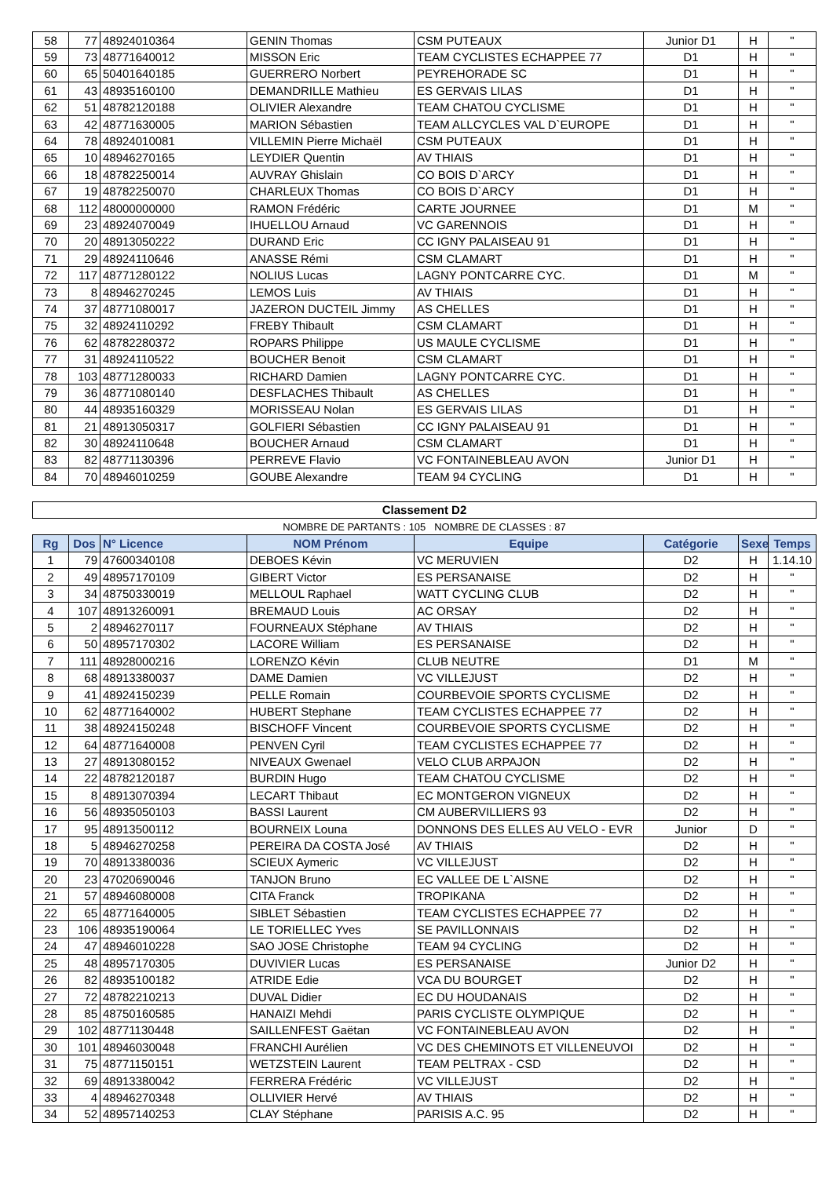| 58 | 77 | 48924010364 | GENIN Thomas | CSM PUTEAUX | Junior D1 | H | " |
| 59 | 73 | 48771640012 | MISSON Eric | TEAM CYCLISTES ECHAPPEE 77 | D1 | H | " |
| 60 | 65 | 50401640185 | GUERRERO Norbert | PEYREHORADE SC | D1 | H | " |
| 61 | 43 | 48935160100 | DEMANDRILLE Mathieu | ES GERVAIS LILAS | D1 | H | " |
| 62 | 51 | 48782120188 | OLIVIER Alexandre | TEAM CHATOU CYCLISME | D1 | H | " |
| 63 | 42 | 48771630005 | MARION Sébastien | TEAM ALLCYCLES VAL D`EUROPE | D1 | H | " |
| 64 | 78 | 48924010081 | VILLEMIN Pierre Michaël | CSM PUTEAUX | D1 | H | " |
| 65 | 10 | 48946270165 | LEYDIER Quentin | AV THIAIS | D1 | H | " |
| 66 | 18 | 48782250014 | AUVRAY Ghislain | CO BOIS D`ARCY | D1 | H | " |
| 67 | 19 | 48782250070 | CHARLEUX Thomas | CO BOIS D`ARCY | D1 | H | " |
| 68 | 112 | 48000000000 | RAMON Frédéric | CARTE JOURNEE | D1 | M | " |
| 69 | 23 | 48924070049 | IHUELLOU Arnaud | VC GARENNOIS | D1 | H | " |
| 70 | 20 | 48913050222 | DURAND Eric | CC IGNY PALAISEAU 91 | D1 | H | " |
| 71 | 29 | 48924110646 | ANASSE Rémi | CSM CLAMART | D1 | H | " |
| 72 | 117 | 48771280122 | NOLIUS Lucas | LAGNY PONTCARRE CYC. | D1 | M | " |
| 73 | 8 | 48946270245 | LEMOS Luis | AV THIAIS | D1 | H | " |
| 74 | 37 | 48771080017 | JAZERON DUCTEIL Jimmy | AS CHELLES | D1 | H | " |
| 75 | 32 | 48924110292 | FREBY Thibault | CSM CLAMART | D1 | H | " |
| 76 | 62 | 48782280372 | ROPARS Philippe | US MAULE CYCLISME | D1 | H | " |
| 77 | 31 | 48924110522 | BOUCHER Benoit | CSM CLAMART | D1 | H | " |
| 78 | 103 | 48771280033 | RICHARD Damien | LAGNY PONTCARRE CYC. | D1 | H | " |
| 79 | 36 | 48771080140 | DESFLACHES Thibault | AS CHELLES | D1 | H | " |
| 80 | 44 | 48935160329 | MORISSEAU Nolan | ES GERVAIS LILAS | D1 | H | " |
| 81 | 21 | 48913050317 | GOLFIERI Sébastien | CC IGNY PALAISEAU 91 | D1 | H | " |
| 82 | 30 | 48924110648 | BOUCHER Arnaud | CSM CLAMART | D1 | H | " |
| 83 | 82 | 48771130396 | PERREVE Flavio | VC FONTAINEBLEAU AVON | Junior D1 | H | " |
| 84 | 70 | 48946010259 | GOUBE Alexandre | TEAM 94 CYCLING | D1 | H | " |
| Classement D2 | | | | | | | |
| NOMBRE DE PARTANTS : 105 NOMBRE DE CLASSES : 87 | | | | | | | |
| Rg | Dos | N° Licence | NOM Prénom | Equipe | Catégorie | Sexe | Temps |
| 1 | 79 | 47600340108 | DEBOES Kévin | VC MERUVIEN | D2 | H | 1.14.10 |
| 2 | 49 | 48957170109 | GIBERT Victor | ES PERSANAISE | D2 | H | " |
| 3 | 34 | 48750330019 | MELLOUL Raphael | WATT CYCLING CLUB | D2 | H | " |
| 4 | 107 | 48913260091 | BREMAUD Louis | AC ORSAY | D2 | H | " |
| 5 | 2 | 48946270117 | FOURNEAUX Stéphane | AV THIAIS | D2 | H | " |
| 6 | 50 | 48957170302 | LACORE William | ES PERSANAISE | D2 | H | " |
| 7 | 111 | 48928000216 | LORENZO Kévin | CLUB NEUTRE | D1 | M | " |
| 8 | 68 | 48913380037 | DAME Damien | VC VILLEJUST | D2 | H | " |
| 9 | 41 | 48924150239 | PELLE Romain | COURBEVOIE SPORTS CYCLISME | D2 | H | " |
| 10 | 62 | 48771640002 | HUBERT Stephane | TEAM CYCLISTES ECHAPPEE 77 | D2 | H | " |
| 11 | 38 | 48924150248 | BISCHOFF Vincent | COURBEVOIE SPORTS CYCLISME | D2 | H | " |
| 12 | 64 | 48771640008 | PENVEN Cyril | TEAM CYCLISTES ECHAPPEE 77 | D2 | H | " |
| 13 | 27 | 48913080152 | NIVEAUX Gwenael | VELO CLUB ARPAJON | D2 | H | " |
| 14 | 22 | 48782120187 | BURDIN Hugo | TEAM CHATOU CYCLISME | D2 | H | " |
| 15 | 8 | 48913070394 | LECART Thibaut | EC MONTGERON VIGNEUX | D2 | H | " |
| 16 | 56 | 48935050103 | BASSI Laurent | CM AUBERVILLIERS 93 | D2 | H | " |
| 17 | 95 | 48913500112 | BOURNEIX Louna | DONNONS DES ELLES AU VELO - EVR | Junior | D | " |
| 18 | 5 | 48946270258 | PEREIRA DA COSTA José | AV THIAIS | D2 | H | " |
| 19 | 70 | 48913380036 | SCIEUX Aymeric | VC VILLEJUST | D2 | H | " |
| 20 | 23 | 47020690046 | TANJON Bruno | EC VALLEE DE L`AISNE | D2 | H | " |
| 21 | 57 | 48946080008 | CITA Franck | TROPIKANA | D2 | H | " |
| 22 | 65 | 48771640005 | SIBLET Sébastien | TEAM CYCLISTES ECHAPPEE 77 | D2 | H | " |
| 23 | 106 | 48935190064 | LE TORIELLEC Yves | SE PAVILLONNAIS | D2 | H | " |
| 24 | 47 | 48946010228 | SAO JOSE Christophe | TEAM 94 CYCLING | D2 | H | " |
| 25 | 48 | 48957170305 | DUVIVIER Lucas | ES PERSANAISE | Junior D2 | H | " |
| 26 | 82 | 48935100182 | ATRIDE Edie | VCA DU BOURGET | D2 | H | " |
| 27 | 72 | 48782210213 | DUVAL Didier | EC DU HOUDANAIS | D2 | H | " |
| 28 | 85 | 48750160585 | HANAIZI Mehdi | PARIS CYCLISTE OLYMPIQUE | D2 | H | " |
| 29 | 102 | 48771130448 | SAILLENFEST Gaëtan | VC FONTAINEBLEAU AVON | D2 | H | " |
| 30 | 101 | 48946030048 | FRANCHI Aurélien | VC DES CHEMINOTS ET VILLENEUVOI | D2 | H | " |
| 31 | 75 | 48771150151 | WETZSTEIN Laurent | TEAM PELTRAX - CSD | D2 | H | " |
| 32 | 69 | 48913380042 | FERRERA Frédéric | VC VILLEJUST | D2 | H | " |
| 33 | 4 | 48946270348 | OLLIVIER Hervé | AV THIAIS | D2 | H | " |
| 34 | 52 | 48957140253 | CLAY Stéphane | PARISIS A.C. 95 | D2 | H | " |